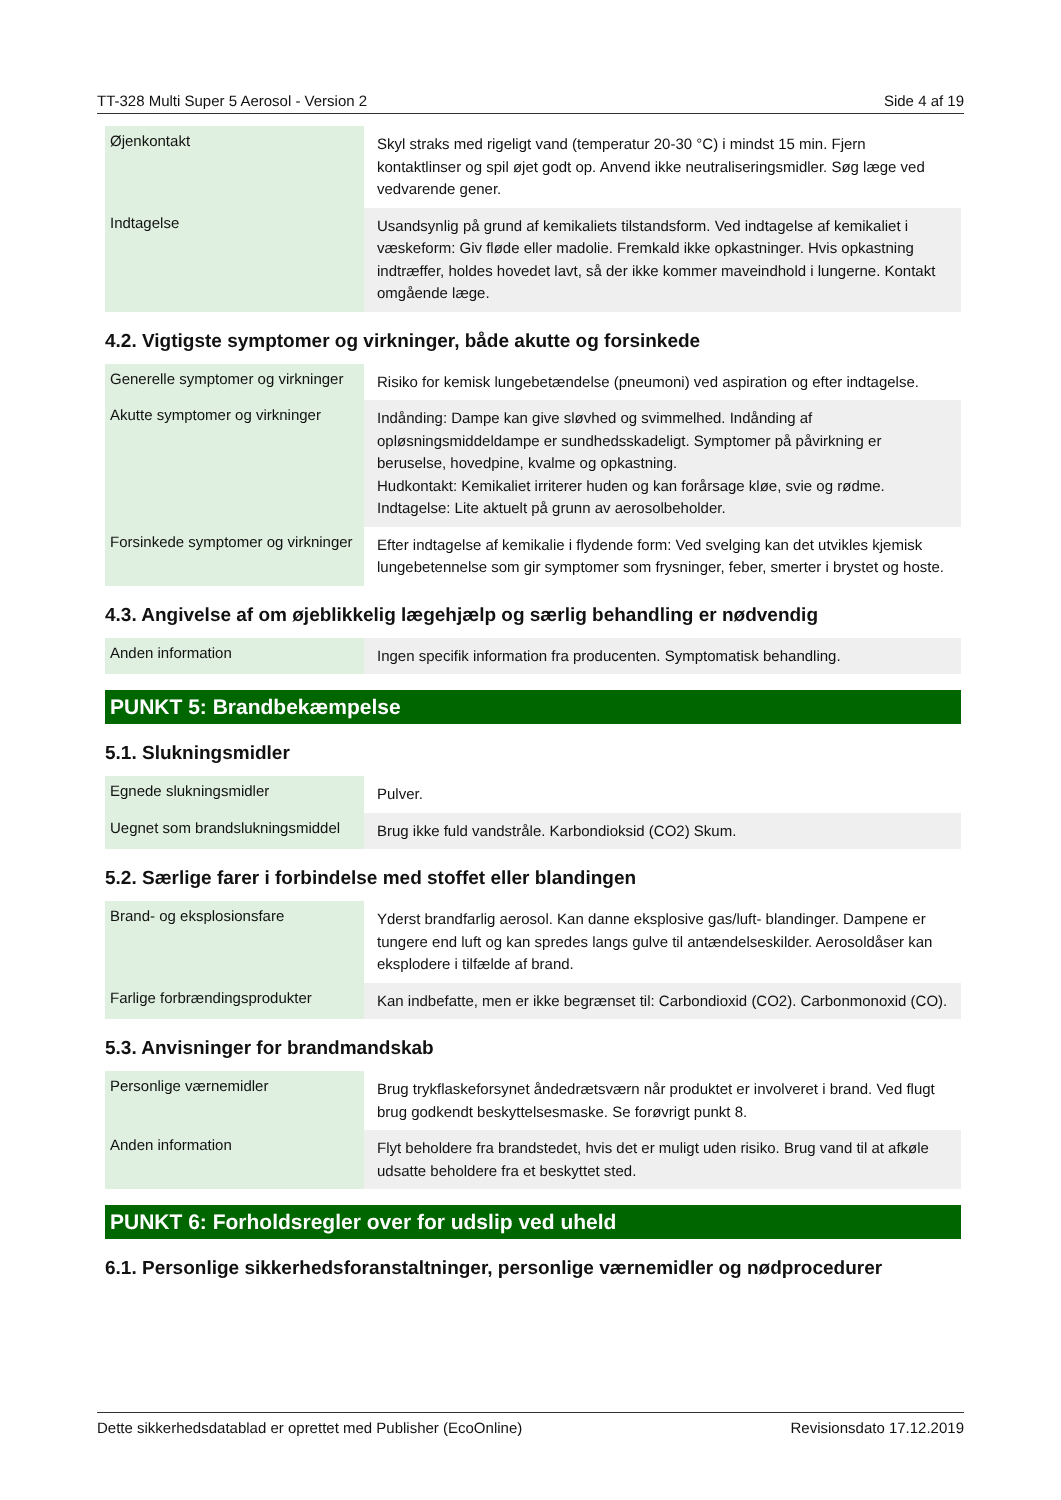TT-328 Multi Super 5 Aerosol - Version 2 Side 4 af 19
| Øjenkontakt | Skyl straks med rigeligt vand (temperatur 20-30 °C) i mindst 15 min. Fjern kontaktlinser og spil øjet godt op. Anvend ikke neutraliseringsmidler. Søg læge ved vedvarende gener. |
| Indtagelse | Usandsynlig på grund af kemikaliets tilstandsform. Ved indtagelse af kemikaliet i væskeform: Giv fløde eller madolie. Fremkald ikke opkastninger. Hvis opkastning indtræffer, holdes hovedet lavt, så der ikke kommer maveindhold i lungerne. Kontakt omgående læge. |
4.2. Vigtigste symptomer og virkninger, både akutte og forsinkede
| Generelle symptomer og virkninger | Risiko for kemisk lungebetændelse (pneumoni) ved aspiration og efter indtagelse. |
| Akutte symptomer og virkninger | Indånding: Dampe kan give sløvhed og svimmelhed. Indånding af opløsningsmiddeldampe er sundhedsskadeligt. Symptomer på påvirkning er beruselse, hovedpine, kvalme og opkastning. Hudkontakt: Kemikaliet irriterer huden og kan forårsage kløe, svie og rødme. Indtagelse: Lite aktuelt på grunn av aerosolbeholder. |
| Forsinkede symptomer og virkninger | Efter indtagelse af kemikalie i flydende form: Ved svelging kan det utvikles kjemisk lungebetennelse som gir symptomer som frysninger, feber, smerter i brystet og hoste. |
4.3. Angivelse af om øjeblikkelig lægehjælp og særlig behandling er nødvendig
| Anden information | Ingen specifik information fra producenten. Symptomatisk behandling. |
PUNKT 5: Brandbekæmpelse
5.1. Slukningsmidler
| Egnede slukningsmidler | Pulver. |
| Uegnet som brandslukningsmiddel | Brug ikke fuld vandstråle. Karbondioksid (CO2) Skum. |
5.2. Særlige farer i forbindelse med stoffet eller blandingen
| Brand- og eksplosionsfare | Yderst brandfarlig aerosol. Kan danne eksplosive gas/luft- blandinger. Dampene er tungere end luft og kan spredes langs gulve til antændelseskilder. Aerosoldåser kan eksplodere i tilfælde af brand. |
| Farlige forbrændingsprodukter | Kan indbefatte, men er ikke begrænset til: Carbondioxid (CO2). Carbonmonoxid (CO). |
5.3. Anvisninger for brandmandskab
| Personlige værnemidler | Brug trykflaskeforsynet åndedrætsværn når produktet er involveret i brand. Ved flugt brug godkendt beskyttelsesmaske. Se forøvrigt punkt 8. |
| Anden information | Flyt beholdere fra brandstedet, hvis det er muligt uden risiko. Brug vand til at afkøle udsatte beholdere fra et beskyttet sted. |
PUNKT 6: Forholdsregler over for udslip ved uheld
6.1. Personlige sikkerhedsforanstaltninger, personlige værnemidler og nødprocedurer
Dette sikkerhedsdatablad er oprettet med Publisher (EcoOnline) Revisionsdato 17.12.2019